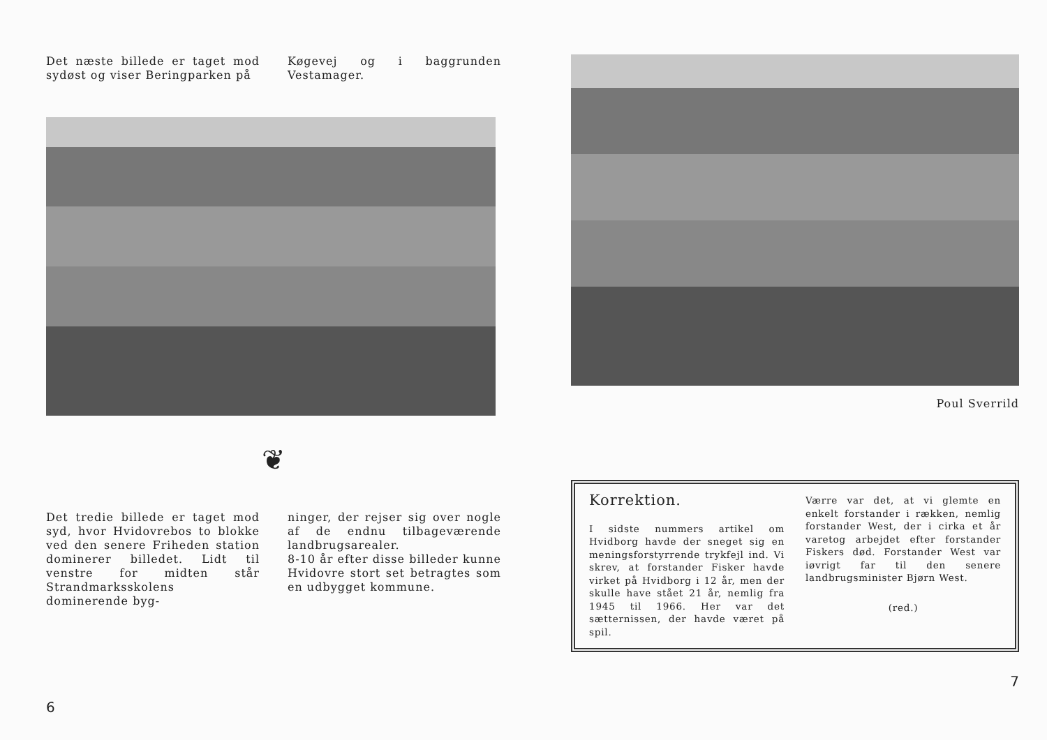Det næste billede er taget mod sydøst og viser Beringparken på
Køgevej og i baggrunden Vestamager.
❦
Det tredie billede er taget mod syd, hvor Hvidovrebos to blokke ved den senere Friheden station dominerer billedet. Lidt til venstre for midten står Strandmarksskolens dominerende byg-
ninger, der rejser sig over nogle af de endnu tilbageværende landbrugsarealer.
8-10 år efter disse billeder kunne Hvidovre stort set betragtes som en udbygget kommune.
6
Poul Sverrild
Korrektion.
I sidste nummers artikel om Hvidborg havde der sneget sig en meningsforstyrrende trykfejl ind. Vi skrev, at forstander Fisker havde virket på Hvidborg i 12 år, men der skulle have stået 21 år, nemlig fra 1945 til 1966. Her var det sætternissen, der havde været på spil.
Værre var det, at vi glemte en enkelt forstander i rækken, nemlig forstander West, der i cirka et år varetog arbejdet efter forstander Fiskers død. Forstander West var iøvrigt far til den senere landbrugsminister Bjørn West.
(red.)
7